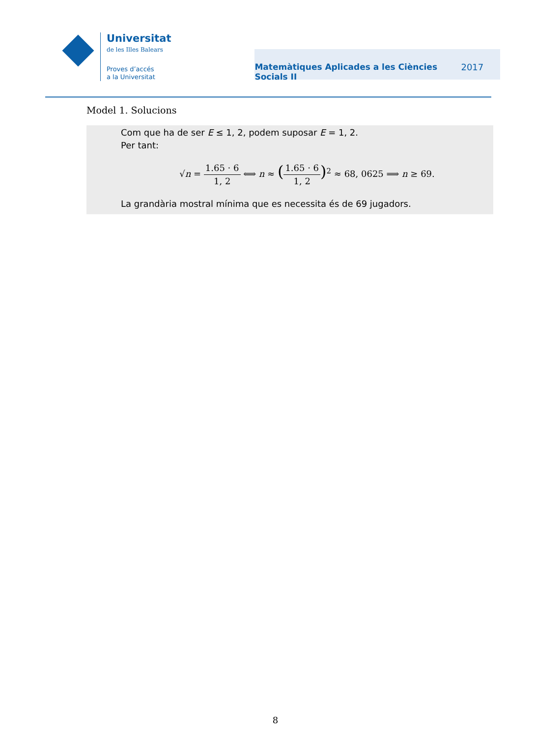Universitat
de les Illes Balears
Proves d’accés
a la Universitat
Matemàtiques Aplicades a les Ciències Socials II
2017
Model 1. Solucions
Com que ha de ser E ≤ 1, 2, podem suposar E = 1, 2.
Per tant:
√n = 1.65 · 6 1, 2 ⟺ n ≈ (1.65 · 6 1, 2)<sup>2</sup> ≈ 68, 0625 ⟹ n ≥ 69.
La grandària mostral mínima que es necessita és de 69 jugadors.
8